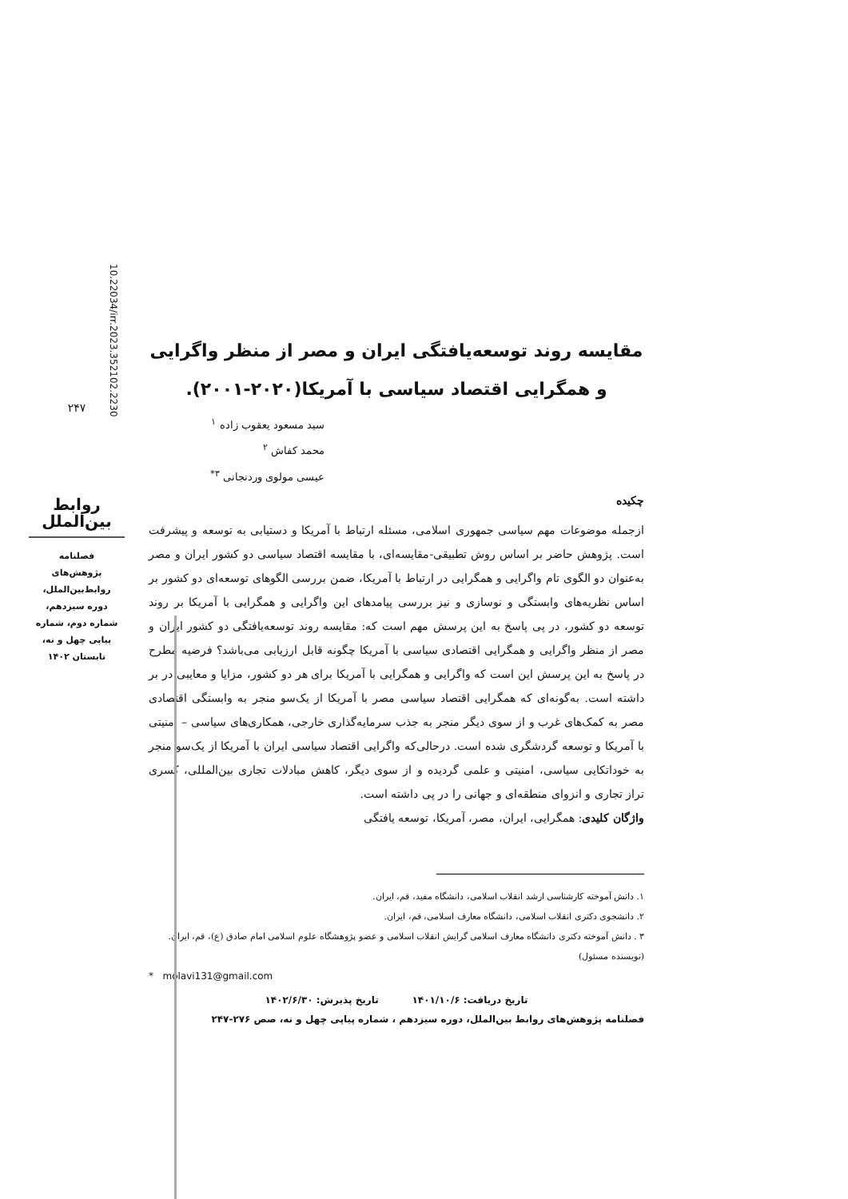مقایسه روند توسعه‌یافتگی ایران و مصر از منظر واگرایی و همگرایی اقتصاد سیاسی با آمریکا(۲۰۲۰-۲۰۰۱).
سید مسعود یعقوب زاده <sup>۱</sup>
محمد کفاش <sup>۲</sup>
عیسی مولوی وردنجانی <sup>۳*</sup>
چکیده
ازجمله موضوعات مهم سیاسی جمهوری اسلامی، مسئله ارتباط با آمریکا و دستیابی به توسعه و پیشرفت است. پژوهش حاضر بر اساس روش تطبیقی-مقایسه‌ای، با مقایسه اقتصاد سیاسی دو کشور ایران و مصر به‌عنوان دو الگوی تام واگرایی و همگرایی در ارتباط با آمریکا، ضمن بررسی الگوهای توسعه‌ای دو کشور بر اساس نظریه‌های وابستگی و نوسازی و نیز بررسی پیامدهای این واگرایی و همگرایی با آمریکا بر روند توسعه دو کشور، در پی پاسخ به این پرسش مهم است که: مقایسه روند توسعه‌یافتگی دو کشور ایران و مصر از منظر واگرایی و همگرایی اقتصادی سیاسی با آمریکا چگونه قابل ارزیابی می‌باشد؟ فرضیه مطرح در پاسخ به این پرسش این است که واگرایی و همگرایی با آمریکا برای هر دو کشور، مزایا و معایبی در بر داشته است. به‌گونه‌ای که همگرایی اقتصاد سیاسی مصر با آمریکا از یک‌سو منجر به وابستگی اقتصادی مصر به کمک‌های غرب و از سوی دیگر منجر به جذب سرمایه‌گذاری خارجی، همکاری‌های سیاسی – امنیتی با آمریکا و توسعه گردشگری شده است. درحالی‌که واگرایی اقتصاد سیاسی ایران با آمریکا از یک‌سو منجر به خوداتکایی سیاسی، امنیتی و علمی گردیده و از سوی دیگر، کاهش مبادلات تجاری بین‌المللی، کسری تراز تجاری و انزوای منطقه‌ای و جهانی را در پی داشته است.
واژگان کلیدی: همگرایی، ایران، مصر، آمریکا، توسعه یافتگی
۱. دانش آموخته کارشناسی ارشد انقلاب اسلامی، دانشگاه مفید، قم، ایران.
۲. دانشجوی دکتری انقلاب اسلامی، دانشگاه معارف اسلامی، قم، ایران.
۳ . دانش آموخته دکتری دانشگاه معارف اسلامی گرایش انقلاب اسلامی و عضو پژوهشگاه علوم اسلامی امام صادق (ع)، قم، ایران. (نویسنده مسئول)
* molavi131@gmail.com
تاریخ دریافت: ۱۴۰۱/۱۰/۶ تاریخ پذیرش: ۱۴۰۲/۶/۳۰
فصلنامه پژوهش‌های روابط بین‌الملل، دوره سیزدهم ، شماره پیاپی چهل و نه، صص ۲۷۶-۲۴۷
۲۴۷
روابط بین‌الملل
فصلنامه
پژوهش‌های
روابط‌بین‌الملل،
دوره سیزدهم،
شماره دوم، شماره
پیاپی چهل و نه،
تابستان ۱۴۰۲
10.22034/irr.2023.352102.2230